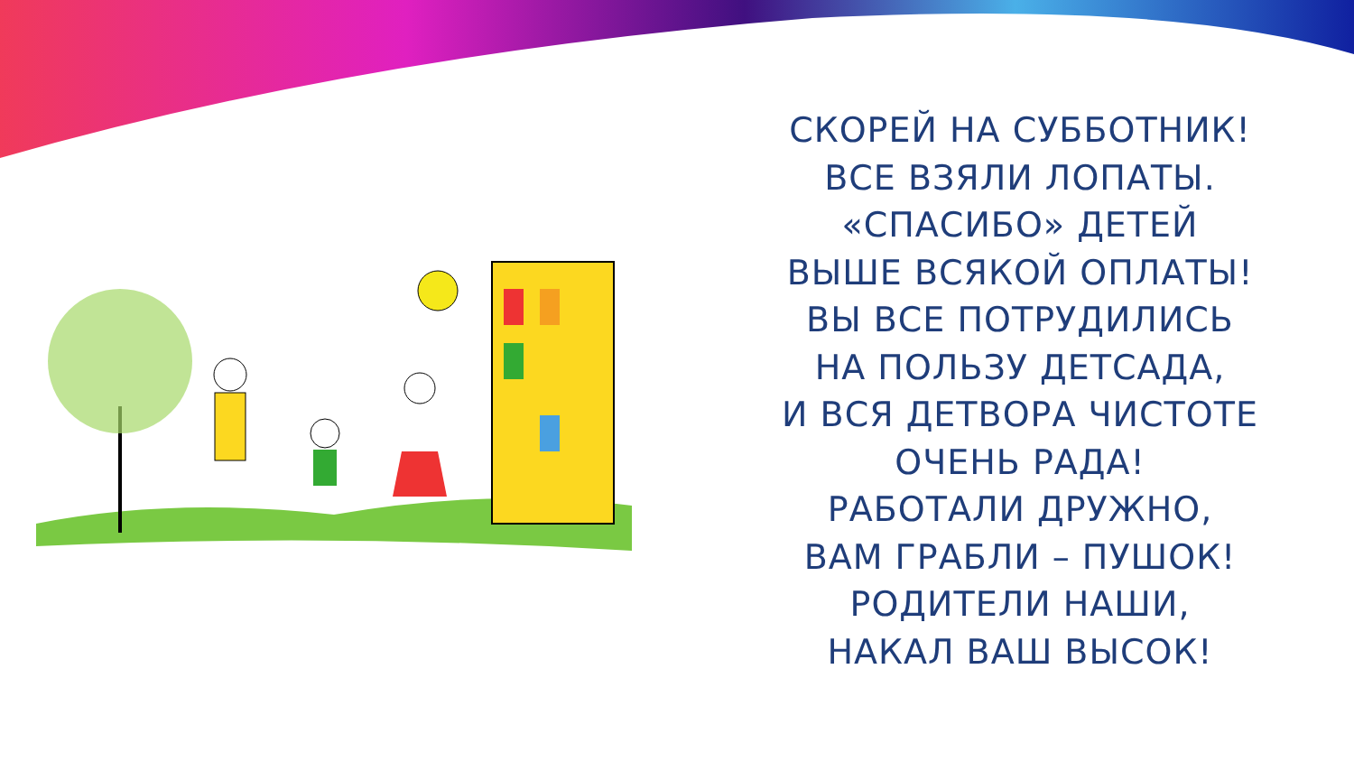СКОРЕЙ НА СУББОТНИК!
ВСЕ ВЗЯЛИ ЛОПАТЫ.
«СПАСИБО» ДЕТЕЙ
ВЫШЕ ВСЯКОЙ ОПЛАТЫ!
ВЫ ВСЕ ПОТРУДИЛИСЬ
НА ПОЛЬЗУ ДЕТСАДА,
И ВСЯ ДЕТВОРА ЧИСТОТЕ
ОЧЕНЬ РАДА!
РАБОТАЛИ ДРУЖНО,
ВАМ ГРАБЛИ – ПУШОК!
РОДИТЕЛИ НАШИ,
НАКАЛ ВАШ ВЫСОК!